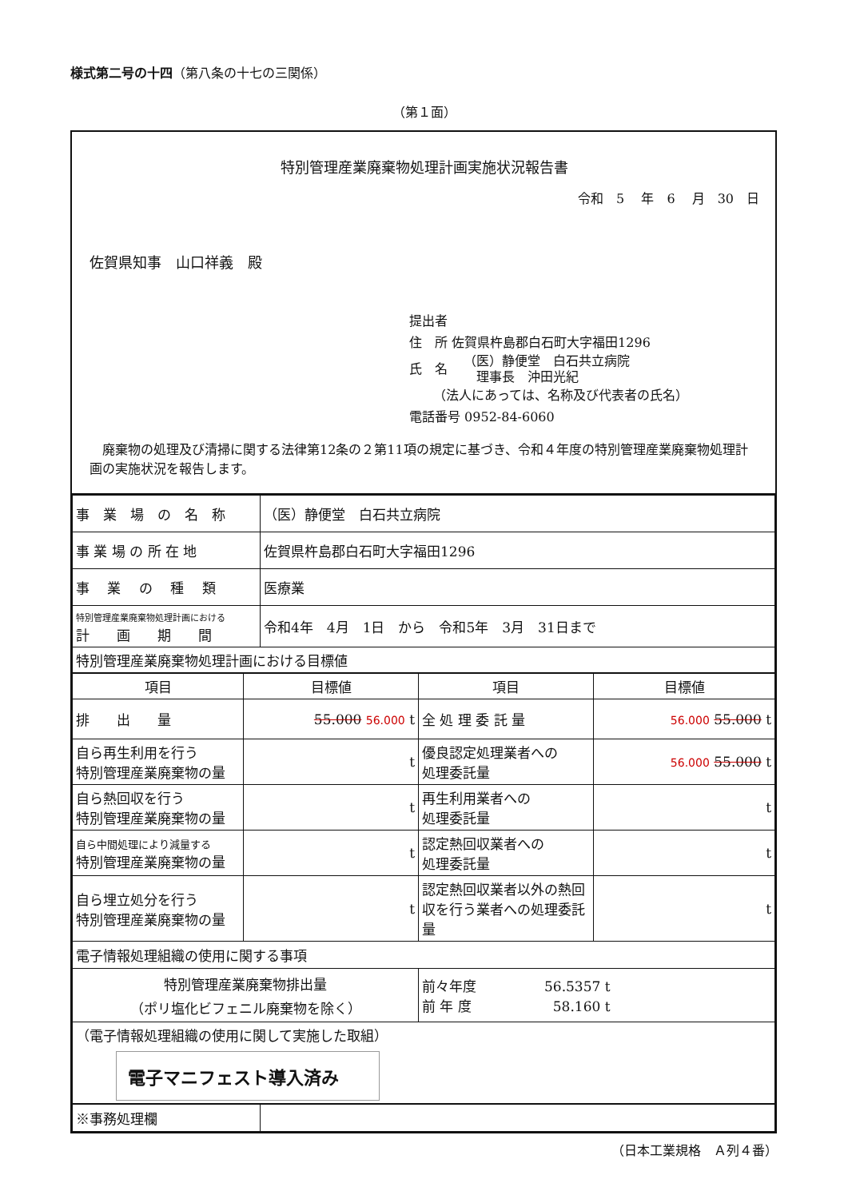様式第二号の十四（第八条の十七の三関係）
（第１面）
特別管理産業廃棄物処理計画実施状況報告書
令和　5　 年　6　 月　30　日
佐賀県知事　山口祥義　殿
提出者
住　所 佐賀県杵島郡白石町大字福田1296
氏　名 （医）静便堂　白石共立病院
　理事長　沖田光紀
（法人にあっては、名称及び代表者の氏名）
電話番号 0952-84-6060
　廃棄物の処理及び清掃に関する法律第12条の２第11項の規定に基づき、令和４年度の特別管理産業廃棄物処理計画の実施状況を報告します。
| 事 業 場 の 名 称 | （医）静便堂 白石共立病院 |
| 事 業 場 の 所 在 地 | 佐賀県杵島郡白石町大字福田1296 |
| 事 業 の 種 類 | 医療業 |
| 特別管理産業廃棄物処理計画における 計 画 期 間 | 令和4年 4月 1日 から 令和5年 3月 31日まで |
| 特別管理産業廃棄物処理計画における目標値 | |
| 項目 | 目標値 | 項目 | 目標値 |
| --- | --- | --- | --- |
| 排 出 量 | 55.000 56.000 t | 全 処 理 委 託 量 | 56.000 55.000 t |
| 自ら再生利用を行う 特別管理産業廃棄物の量 | t | 優良認定処理業者への 処理委託量 | 56.000 55.000 t |
| 自ら熱回収を行う 特別管理産業廃棄物の量 | t | 再生利用業者への 処理委託量 | t |
| 自ら中間処理により減量する 特別管理産業廃棄物の量 | t | 認定熱回収業者への 処理委託量 | t |
| 自ら埋立処分を行う 特別管理産業廃棄物の量 | t | 認定熱回収業者以外の熱回収を行う業者への処理委託量 | t |
| 電子情報処理組織の使用に関する事項 | | | |
| 特別管理産業廃棄物排出量 （ポリ塩化ビフェニル廃棄物を除く） | | 前々年度 56.5357 t 前 年 度 58.160 t | |
| （電子情報処理組織の使用に関して実施した取組） 電子マニフェスト導入済み | | | |
| ※事務処理欄 | |
（日本工業規格　Ａ列４番）